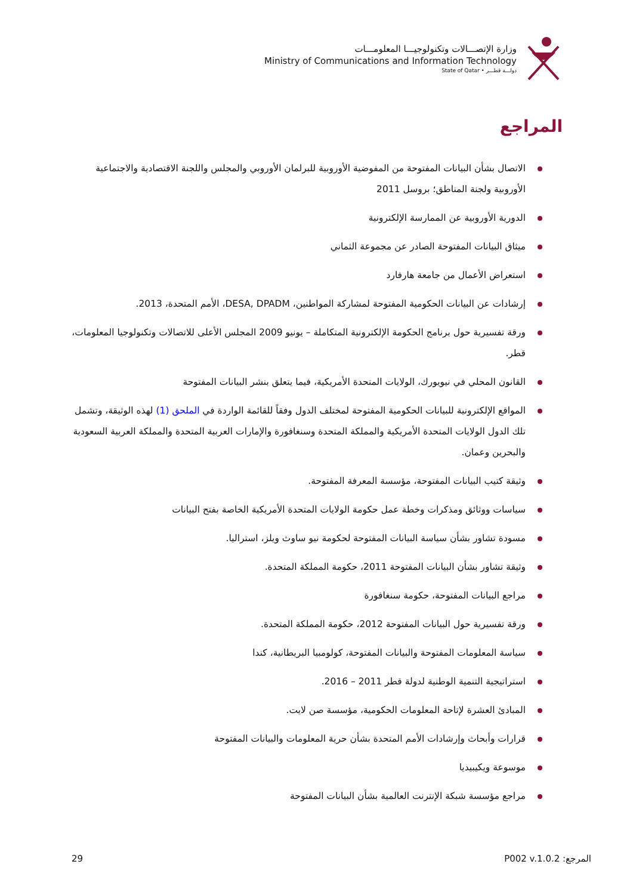وزارة الإتصـــالات وتكنولوجيـــا المعلومـــات
Ministry of Communications and Information Technology
State of Qatar • دولـــة قطـــر
المراجع
الاتصال بشأن البيانات المفتوحة من المفوضية الأوروبية للبرلمان الأوروبي والمجلس واللجنة الاقتصادية والاجتماعية الأوروبية ولجنة المناطق؛ بروسل 2011
الدورية الأوروبية عن الممارسة الإلكترونية
ميثاق البيانات المفتوحة الصادر عن مجموعة الثماني
استعراض الأعمال من جامعة هارفارد
إرشادات عن البيانات الحكومية المفتوحة لمشاركة المواطنين، DESA, DPADM، الأمم المتحدة، 2013.
ورقة تفسيرية حول برنامج الحكومة الإلكترونية المتكاملة – يونيو 2009 المجلس الأعلى للاتصالات وتكنولوجيا المعلومات، قطر.
القانون المحلي في نيويورك، الولايات المتحدة الأمريكية، فيما يتعلق بنشر البيانات المفتوحة
المواقع الإلكترونية للبيانات الحكومية المفتوحة لمختلف الدول وفقاً للقائمة الواردة في الملحق (1) لهذه الوثيقة، وتشمل تلك الدول الولايات المتحدة الأمريكية والمملكة المتحدة وسنغافورة والإمارات العربية المتحدة والمملكة العربية السعودية والبحرين وعمان.
وثيقة كتيب البيانات المفتوحة، مؤسسة المعرفة المفتوحة.
سياسات ووثائق ومذكرات وخطة عمل حكومة الولايات المتحدة الأمريكية الخاصة بفتح البيانات
مسودة تشاور بشأن سياسة البيانات المفتوحة لحكومة نيو ساوث ويلز، استراليا.
وثيقة تشاور بشأن البيانات المفتوحة 2011، حكومة المملكة المتحدة.
مراجع البيانات المفتوحة، حكومة سنغافورة
ورقة تفسيرية حول البيانات المفتوحة 2012، حكومة المملكة المتحدة.
سياسة المعلومات المفتوحة والبيانات المفتوحة، كولومبيا البريطانية، كندا
استراتيجية التنمية الوطنية لدولة قطر 2011 – 2016.
المبادئ العشرة لإتاحة المعلومات الحكومية، مؤسسة صن لايت.
قرارات وأبحاث وإرشادات الأمم المتحدة بشأن حرية المعلومات والبيانات المفتوحة
موسوعة ويكيبيديا
مراجع مؤسسة شبكة الإنترنت العالمية بشأن البيانات المفتوحة
المرجع: P002 v.1.0.2 29